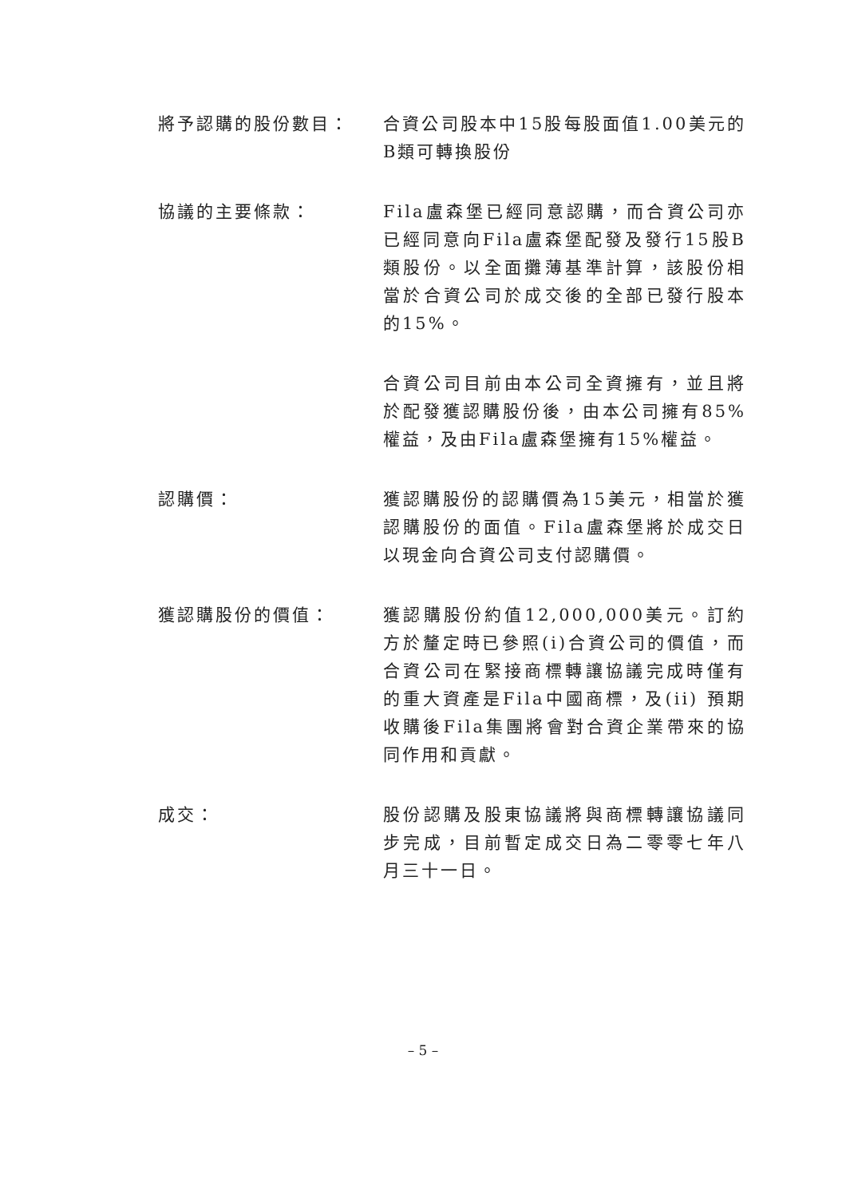將予認購的股份數目： 合資公司股本中15股每股面值1.00美元的B類可轉換股份
協議的主要條款： Fila盧森堡已經同意認購，而合資公司亦已經同意向Fila盧森堡配發及發行15股B類股份。以全面攤薄基準計算，該股份相當於合資公司於成交後的全部已發行股本的15%。
合資公司目前由本公司全資擁有，並且將於配發獲認購股份後，由本公司擁有85%權益，及由Fila盧森堡擁有15%權益。
認購價： 獲認購股份的認購價為15美元，相當於獲認購股份的面值。Fila盧森堡將於成交日以現金向合資公司支付認購價。
獲認購股份的價值： 獲認購股份約值12,000,000美元。訂約方於釐定時已參照(i)合資公司的價值，而合資公司在緊接商標轉讓協議完成時僅有的重大資產是Fila中國商標，及(ii) 預期收購後Fila集團將會對合資企業帶來的協同作用和貢獻。
成交： 股份認購及股東協議將與商標轉讓協議同步完成，目前暫定成交日為二零零七年八月三十一日。
– 5 –